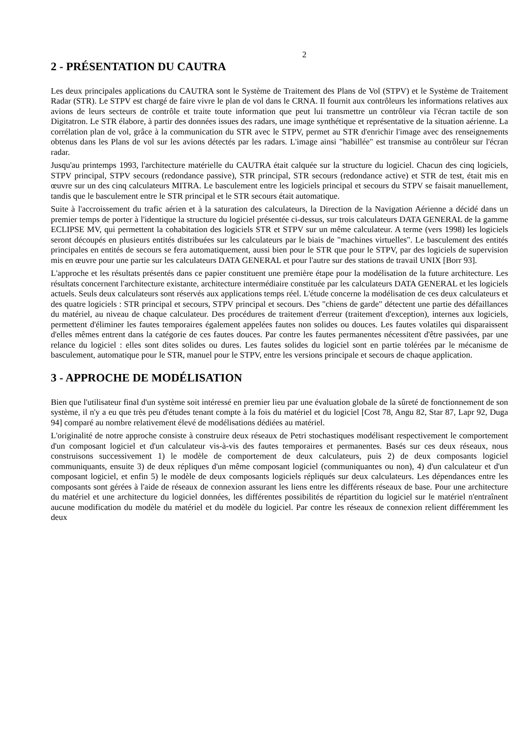2
2 - PRÉSENTATION DU CAUTRA
Les deux principales applications du CAUTRA sont le Système de Traitement des Plans de Vol (STPV) et le Système de Traitement Radar (STR). Le STPV est chargé de faire vivre le plan de vol dans le CRNA. Il fournit aux contrôleurs les informations relatives aux avions de leurs secteurs de contrôle et traite toute information que peut lui transmettre un contrôleur via l'écran tactile de son Digitatron. Le STR élabore, à partir des données issues des radars, une image synthétique et représentative de la situation aérienne. La corrélation plan de vol, grâce à la communication du STR avec le STPV, permet au STR d'enrichir l'image avec des renseignements obtenus dans les Plans de vol sur les avions détectés par les radars. L'image ainsi "habillée" est transmise au contrôleur sur l'écran radar.
Jusqu'au printemps 1993, l'architecture matérielle du CAUTRA était calquée sur la structure du logiciel. Chacun des cinq logiciels, STPV principal, STPV secours (redondance passive), STR principal, STR secours (redondance active) et STR de test, était mis en œuvre sur un des cinq calculateurs MITRA. Le basculement entre les logiciels principal et secours du STPV se faisait manuellement, tandis que le basculement entre le STR principal et le STR secours était automatique.
Suite à l'accroissement du trafic aérien et à la saturation des calculateurs, la Direction de la Navigation Aérienne a décidé dans un premier temps de porter à l'identique la structure du logiciel présentée ci-dessus, sur trois calculateurs DATA GENERAL de la gamme ECLIPSE MV, qui permettent la cohabitation des logiciels STR et STPV sur un même calculateur. A terme (vers 1998) les logiciels seront découpés en plusieurs entités distribuées sur les calculateurs par le biais de "machines virtuelles". Le basculement des entités principales en entités de secours se fera automatiquement, aussi bien pour le STR que pour le STPV, par des logiciels de supervision mis en œuvre pour une partie sur les calculateurs DATA GENERAL et pour l'autre sur des stations de travail UNIX [Borr 93].
L'approche et les résultats présentés dans ce papier constituent une première étape pour la modélisation de la future architecture. Les résultats concernent l'architecture existante, architecture intermédiaire constituée par les calculateurs DATA GENERAL et les logiciels actuels. Seuls deux calculateurs sont réservés aux applications temps réel. L'étude concerne la modélisation de ces deux calculateurs et des quatre logiciels : STR principal et secours, STPV principal et secours. Des "chiens de garde" détectent une partie des défaillances du matériel, au niveau de chaque calculateur. Des procédures de traitement d'erreur (traitement d'exception), internes aux logiciels, permettent d'éliminer les fautes temporaires également appelées fautes non solides ou douces. Les fautes volatiles qui disparaissent d'elles mêmes entrent dans la catégorie de ces fautes douces. Par contre les fautes permanentes nécessitent d'être passivées, par une relance du logiciel : elles sont dites solides ou dures. Les fautes solides du logiciel sont en partie tolérées par le mécanisme de basculement, automatique pour le STR, manuel pour le STPV, entre les versions principale et secours de chaque application.
3 - APPROCHE DE MODÉLISATION
Bien que l'utilisateur final d'un système soit intéressé en premier lieu par une évaluation globale de la sûreté de fonctionnement de son système, il n'y a eu que très peu d'études tenant compte à la fois du matériel et du logiciel [Cost 78, Angu 82, Star 87, Lapr 92, Duga 94] comparé au nombre relativement élevé de modélisations dédiées au matériel.
L'originalité de notre approche consiste à construire deux réseaux de Petri stochastiques modélisant respectivement le comportement d'un composant logiciel et d'un calculateur vis-à-vis des fautes temporaires et permanentes. Basés sur ces deux réseaux, nous construisons successivement 1) le modèle de comportement de deux calculateurs, puis 2) de deux composants logiciel communiquants, ensuite 3) de deux répliques d'un même composant logiciel (communiquantes ou non), 4) d'un calculateur et d'un composant logiciel, et enfin 5) le modèle de deux composants logiciels répliqués sur deux calculateurs. Les dépendances entre les composants sont gérées à l'aide de réseaux de connexion assurant les liens entre les différents réseaux de base. Pour une architecture du matériel et une architecture du logiciel données, les différentes possibilités de répartition du logiciel sur le matériel n'entraînent aucune modification du modèle du matériel et du modèle du logiciel. Par contre les réseaux de connexion relient différemment les deux